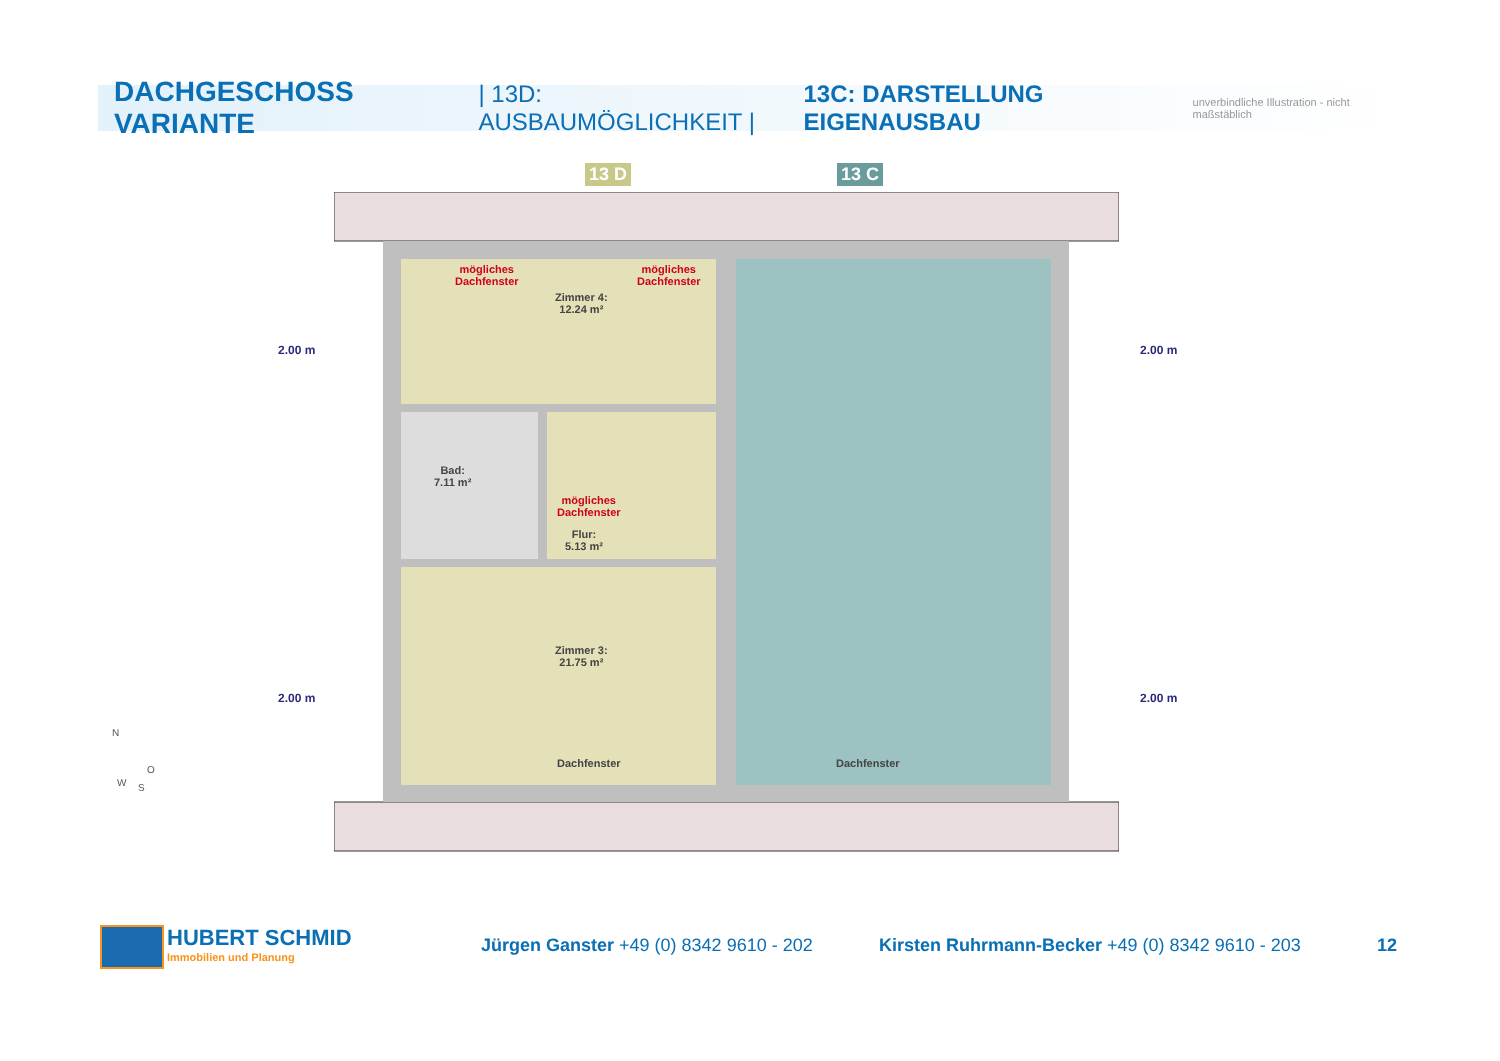DACHGESCHOSS VARIANTE | 13D: AUSBAUMÖGLICHKEIT | 13C: DARSTELLUNG EIGENAUSBAU unverbindliche Illustration - nicht maßstäblich
13 D 13 C
mögliches
Dachfenster
mögliches
Dachfenster
Zimmer 4:
12.24 m²
Bad:
7.11 m²
mögliches
Dachfenster
Flur:
5.13 m²
Zimmer 3:
21.75 m²
Dachfenster Dachfenster
2.00 m 2.00 m
2.00 m 2.00 m
N
O
W S
HUBERT SCHMID
Immobilien und Planung
Jürgen Ganster +49 (0) 8342 9610 - 202
Kirsten Ruhrmann-Becker +49 (0) 8342 9610 - 203
12